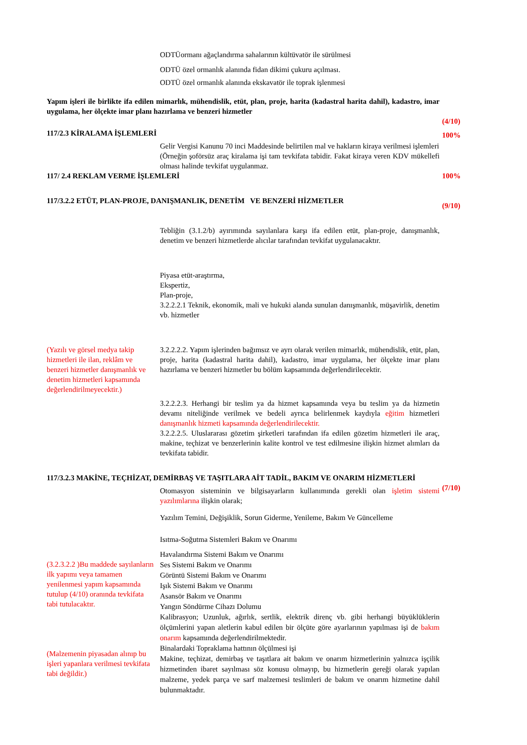ODTÜormanı ağaçlandırma sahalarının kültüvatör ile sürülmesi
ODTÜ özel ormanlık alanında fidan dikimi çukuru açılması.
ODTÜ özel ormanlık alanında ekskavatör ile toprak işlenmesi
Yapım işleri ile birlikte ifa edilen mimarlık, mühendislik, etüt, plan, proje, harita (kadastral harita dahil), kadastro, imar uygulama, her ölçekte imar planı hazırlama ve benzeri hizmetler
(4/10)
117/2.3 KİRALAMA İŞLEMLERİ 100%
Gelir Vergisi Kanunu 70 inci Maddesinde belirtilen mal ve hakların kiraya verilmesi işlemleri
(Örneğin şoförsüz araç kiralama işi tam tevkifata tabidir. Fakat kiraya veren KDV mükellefi olması halinde tevkifat uygulanmaz.
117/ 2.4 REKLAM VERME İŞLEMLERİ 100%
117/3.2.2 ETÜT, PLAN-PROJE, DANIŞMANLIK, DENETİM VE BENZERİ HİZMETLER
(9/10)
Tebliğin (3.1.2/b) ayırımında sayılanlara karşı ifa edilen etüt, plan-proje, danışmanlık, denetim ve benzeri hizmetlerde alıcılar tarafından tevkifat uygulanacaktır.
Piyasa etüt-araştırma,
Ekspertiz,
Plan-proje,
3.2.2.2.1 Teknik, ekonomik, mali ve hukuki alanda sunulan danışmanlık, müşavirlik, denetim vb. hizmetler
(Yazılı ve görsel medya takip hizmetleri ile ilan, reklâm ve benzeri hizmetler danışmanlık ve denetim hizmetleri kapsamında değerlendirilmeyecektir.)
3.2.2.2.2. Yapım işlerinden bağımsız ve ayrı olarak verilen mimarlık, mühendislik, etüt, plan, proje, harita (kadastral harita dahil), kadastro, imar uygulama, her ölçekte imar planı hazırlama ve benzeri hizmetler bu bölüm kapsamında değerlendirilecektir.
3.2.2.2.3. Herhangi bir teslim ya da hizmet kapsamında veya bu teslim ya da hizmetin devamı niteliğinde verilmek ve bedeli ayrıca belirlenmek kaydıyla eğitim hizmetleri danışmanlık hizmeti kapsamında değerlendirilecektir.
3.2.2.2.5. Uluslararası gözetim şirketleri tarafından ifa edilen gözetim hizmetleri ile araç, makine, teçhizat ve benzerlerinin kalite kontrol ve test edilmesine ilişkin hizmet alımları da tevkifata tabidir.
117/3.2.3 MAKİNE, TEÇHİZAT, DEMİRBAŞ VE TAŞITLARA AİT TADİL, BAKIM VE ONARIM HİZMETLERİ
(7/10)
Otomasyon sisteminin ve bilgisayarların kullanımında gerekli olan işletim sistemi yazılımlarına ilişkin olarak;
Yazılım Temini, Değişiklik, Sorun Giderme, Yenileme, Bakım Ve Güncelleme
Isıtma-Soğutma Sistemleri Bakım ve Onarımı
(3.2.3.2.2 )Bu maddede sayılanların ilk yapımı veya tamamen yenilenmesi yapım kapsamında tutulup (4/10) oranında tevkifata tabi tutulacaktır.
(Malzemenin piyasadan alınıp bu işleri yapanlara verilmesi tevkifata tabi değildir.)
Havalandırma Sistemi Bakım ve Onarımı
Ses Sistemi Bakım ve Onarımı
Görüntü Sistemi Bakım ve Onarımı
Işık Sistemi Bakım ve Onarımı
Asansör Bakım ve Onarımı
Yangın Söndürme Cihazı Dolumu
Kalibrasyon; Uzunluk, ağırlık, sertlik, elektrik direnç vb. gibi herhangi büyüklüklerin ölçümlerini yapan aletlerin kabul edilen bir ölçüte göre ayarlarının yapılması işi de bakım onarım kapsamında değerlendirilmektedir.
Binalardaki Topraklama hattının ölçülmesi işi
Makine, teçhizat, demirbaş ve taşıtlara ait bakım ve onarım hizmetlerinin yalnızca işçilik hizmetinden ibaret sayılması söz konusu olmayıp, bu hizmetlerin gereği olarak yapılan malzeme, yedek parça ve sarf malzemesi teslimleri de bakım ve onarım hizmetine dahil bulunmaktadır.